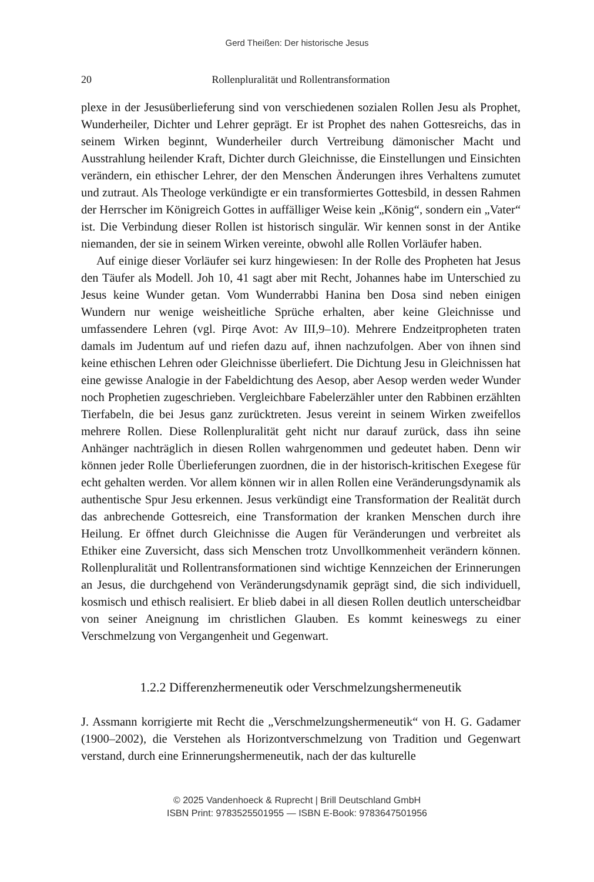Gerd Theißen: Der historische Jesus
20 Rollenpluralität und Rollentransformation
plexe in der Jesusüberlieferung sind von verschiedenen sozialen Rollen Jesu als Prophet, Wunderheiler, Dichter und Lehrer geprägt. Er ist Prophet des nahen Gottesreichs, das in seinem Wirken beginnt, Wunderheiler durch Vertreibung dämonischer Macht und Ausstrahlung heilender Kraft, Dichter durch Gleichnisse, die Einstellungen und Einsichten verändern, ein ethischer Lehrer, der den Menschen Änderungen ihres Verhaltens zumutet und zutraut. Als Theologe verkündigte er ein transformiertes Gottesbild, in dessen Rahmen der Herrscher im Königreich Gottes in auffälliger Weise kein „König“, sondern ein „Vater“ ist. Die Verbindung dieser Rollen ist historisch singulär. Wir kennen sonst in der Antike niemanden, der sie in seinem Wirken vereinte, obwohl alle Rollen Vorläufer haben.
Auf einige dieser Vorläufer sei kurz hingewiesen: In der Rolle des Propheten hat Jesus den Täufer als Modell. Joh 10, 41 sagt aber mit Recht, Johannes habe im Unterschied zu Jesus keine Wunder getan. Vom Wunderrabbi Hanina ben Dosa sind neben einigen Wundern nur wenige weisheitliche Sprüche erhalten, aber keine Gleichnisse und umfassendere Lehren (vgl. Pirqe Avot: Av III,9–10). Mehrere Endzeitpropheten traten damals im Judentum auf und riefen dazu auf, ihnen nachzufolgen. Aber von ihnen sind keine ethischen Lehren oder Gleichnisse überliefert. Die Dichtung Jesu in Gleichnissen hat eine gewisse Analogie in der Fabeldichtung des Aesop, aber Aesop werden weder Wunder noch Prophetien zugeschrieben. Vergleichbare Fabelerzähler unter den Rabbinen erzählten Tierfabeln, die bei Jesus ganz zurücktreten. Jesus vereint in seinem Wirken zweifellos mehrere Rollen. Diese Rollenpluralität geht nicht nur darauf zurück, dass ihn seine Anhänger nachträglich in diesen Rollen wahrgenommen und gedeutet haben. Denn wir können jeder Rolle Überlieferungen zuordnen, die in der historisch-kritischen Exegese für echt gehalten werden. Vor allem können wir in allen Rollen eine Veränderungsdynamik als authentische Spur Jesu erkennen. Jesus verkündigt eine Transformation der Realität durch das anbrechende Gottesreich, eine Transformation der kranken Menschen durch ihre Heilung. Er öffnet durch Gleichnisse die Augen für Veränderungen und verbreitet als Ethiker eine Zuversicht, dass sich Menschen trotz Unvollkommenheit verändern können. Rollenpluralität und Rollentransformationen sind wichtige Kennzeichen der Erinnerungen an Jesus, die durchgehend von Veränderungsdynamik geprägt sind, die sich individuell, kosmisch und ethisch realisiert. Er blieb dabei in all diesen Rollen deutlich unterscheidbar von seiner Aneignung im christlichen Glauben. Es kommt keineswegs zu einer Verschmelzung von Vergangenheit und Gegenwart.
1.2.2 Differenzhermeneutik oder Verschmelzungshermeneutik
J. Assmann korrigierte mit Recht die „Verschmelzungshermeneutik“ von H. G. Gadamer (1900–2002), die Verstehen als Horizontverschmelzung von Tradition und Gegenwart verstand, durch eine Erinnerungshermeneutik, nach der das kulturelle
© 2025 Vandenhoeck & Ruprecht | Brill Deutschland GmbH
ISBN Print: 9783525501955 — ISBN E-Book: 9783647501956